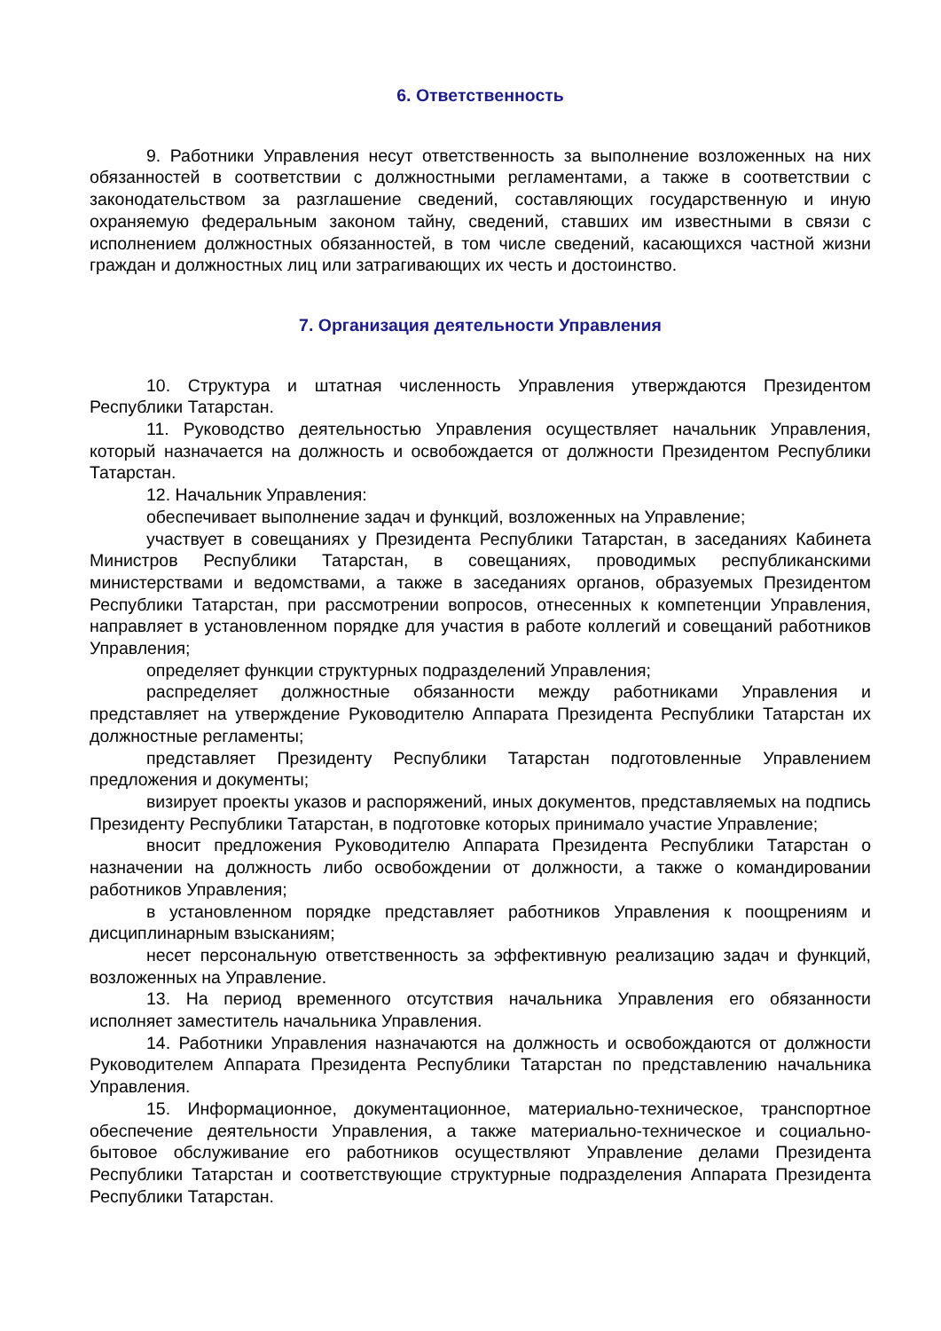6. Ответственность
9. Работники Управления несут ответственность за выполнение возложенных на них обязанностей в соответствии с должностными регламентами, а также в соответствии с законодательством за разглашение сведений, составляющих государственную и иную охраняемую федеральным законом тайну, сведений, ставших им известными в связи с исполнением должностных обязанностей, в том числе сведений, касающихся частной жизни граждан и должностных лиц или затрагивающих их честь и достоинство.
7. Организация деятельности Управления
10. Структура и штатная численность Управления утверждаются Президентом Республики Татарстан.
11. Руководство деятельностью Управления осуществляет начальник Управления, который назначается на должность и освобождается от должности Президентом Республики Татарстан.
12. Начальник Управления:
обеспечивает выполнение задач и функций, возложенных на Управление;
участвует в совещаниях у Президента Республики Татарстан, в заседаниях Кабинета Министров Республики Татарстан, в совещаниях, проводимых республиканскими министерствами и ведомствами, а также в заседаниях органов, образуемых Президентом Республики Татарстан, при рассмотрении вопросов, отнесенных к компетенции Управления, направляет в установленном порядке для участия в работе коллегий и совещаний работников Управления;
определяет функции структурных подразделений Управления;
распределяет должностные обязанности между работниками Управления и представляет на утверждение Руководителю Аппарата Президента Республики Татарстан их должностные регламенты;
представляет Президенту Республики Татарстан подготовленные Управлением предложения и документы;
визирует проекты указов и распоряжений, иных документов, представляемых на подпись Президенту Республики Татарстан, в подготовке которых принимало участие Управление;
вносит предложения Руководителю Аппарата Президента Республики Татарстан о назначении на должность либо освобождении от должности, а также о командировании работников Управления;
в установленном порядке представляет работников Управления к поощрениям и дисциплинарным взысканиям;
несет персональную ответственность за эффективную реализацию задач и функций, возложенных на Управление.
13. На период временного отсутствия начальника Управления его обязанности исполняет заместитель начальника Управления.
14. Работники Управления назначаются на должность и освобождаются от должности Руководителем Аппарата Президента Республики Татарстан по представлению начальника Управления.
15. Информационное, документационное, материально-техническое, транспортное обеспечение деятельности Управления, а также материально-техническое и социально-бытовое обслуживание его работников осуществляют Управление делами Президента Республики Татарстан и соответствующие структурные подразделения Аппарата Президента Республики Татарстан.